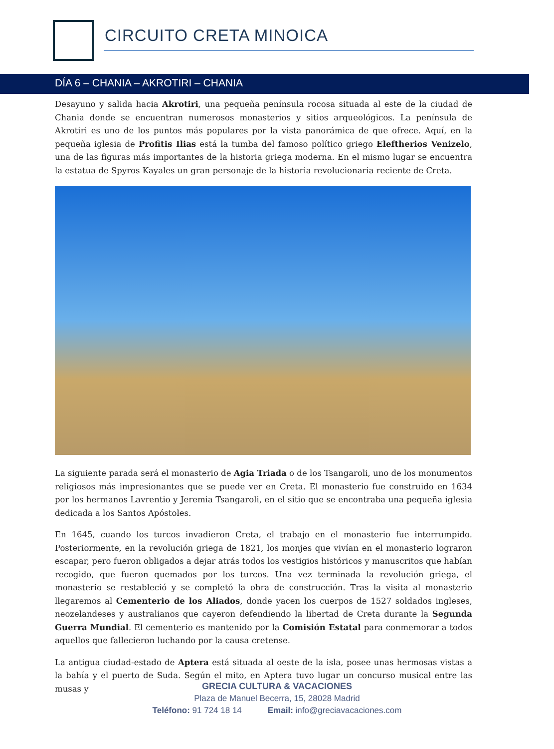CIRCUITO CRETA MINOICA
DÍA 6 – CHANIA – AKROTIRI – CHANIA
Desayuno y salida hacia Akrotiri, una pequeña península rocosa situada al este de la ciudad de Chania donde se encuentran numerosos monasterios y sitios arqueológicos. La península de Akrotiri es uno de los puntos más populares por la vista panorámica de que ofrece. Aquí, en la pequeña iglesia de Profitis Ilias está la tumba del famoso político griego Eleftherios Venizelo, una de las figuras más importantes de la historia griega moderna. En el mismo lugar se encuentra la estatua de Spyros Kayales un gran personaje de la historia revolucionaria reciente de Creta.
La siguiente parada será el monasterio de Agia Triada o de los Tsangaroli, uno de los monumentos religiosos más impresionantes que se puede ver en Creta. El monasterio fue construido en 1634 por los hermanos Lavrentio y Jeremia Tsangaroli, en el sitio que se encontraba una pequeña iglesia dedicada a los Santos Apóstoles.
En 1645, cuando los turcos invadieron Creta, el trabajo en el monasterio fue interrumpido. Posteriormente, en la revolución griega de 1821, los monjes que vivían en el monasterio lograron escapar, pero fueron obligados a dejar atrás todos los vestigios históricos y manuscritos que habían recogido, que fueron quemados por los turcos. Una vez terminada la revolución griega, el monasterio se restableció y se completó la obra de construcción. Tras la visita al monasterio llegaremos al Cementerio de los Aliados, donde yacen los cuerpos de 1527 soldados ingleses, neozelandeses y australianos que cayeron defendiendo la libertad de Creta durante la Segunda Guerra Mundial. El cementerio es mantenido por la Comisión Estatal para conmemorar a todos aquellos que fallecieron luchando por la causa cretense.
La antigua ciudad-estado de Aptera está situada al oeste de la isla, posee unas hermosas vistas a la bahía y el puerto de Suda. Según el mito, en Aptera tuvo lugar un concurso musical entre las musas y
GRECIA CULTURA & VACACIONES
Plaza de Manuel Becerra, 15, 28028 Madrid
Teléfono: 91 724 18 14 Email: info@greciavacaciones.com